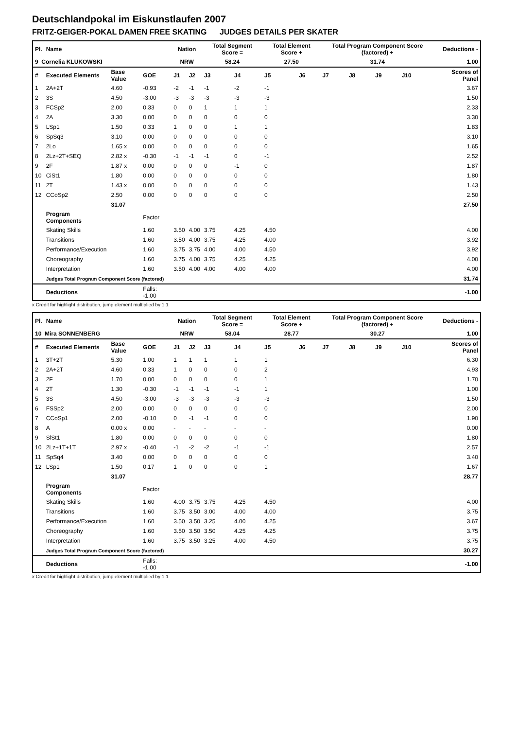Deutschlandpokal im Eiskunstlaufen 2007
FRITZ-GEIGER-POKAL DAMEN FREE SKATING JUDGES DETAILS PER SKATER
| Pl. | Name | | | Nation | | Total Segment Score = | | Total Element Score + | | Total Program Component Score (factored) + | | | | Deductions - |
| --- | --- | --- | --- | --- | --- | --- | --- | --- | --- | --- | --- | --- | --- | --- |
| 9 Cornelia KLUKOWSKI | | | | NRW | | 58.24 | | 27.50 | | 31.74 | | | | 1.00 |
| # | Executed Elements | Base Value | GOE | J1 | J2 | J3 | J4 | J5 | J6 | J7 | J8 | J9 | J10 | Scores of Panel |
| 1 | 2A+2T | 4.60 | -0.93 | -2 | -1 | -1 | -2 | -1 | | | | | | 3.67 |
| 2 | 3S | 4.50 | -3.00 | -3 | -3 | -3 | -3 | -3 | | | | | | 1.50 |
| 3 | FCSp2 | 2.00 | 0.33 | 0 | 0 | 1 | 1 | 1 | | | | | | 2.33 |
| 4 | 2A | 3.30 | 0.00 | 0 | 0 | 0 | 0 | 0 | | | | | | 3.30 |
| 5 | LSp1 | 1.50 | 0.33 | 1 | 0 | 0 | 1 | 1 | | | | | | 1.83 |
| 6 | SpSq3 | 3.10 | 0.00 | 0 | 0 | 0 | 0 | 0 | | | | | | 3.10 |
| 7 | 2Lo | 1.65 x | 0.00 | 0 | 0 | 0 | 0 | 0 | | | | | | 1.65 |
| 8 | 2Lz+2T+SEQ | 2.82 x | -0.30 | -1 | -1 | -1 | 0 | -1 | | | | | | 2.52 |
| 9 | 2F | 1.87 x | 0.00 | 0 | 0 | 0 | -1 | 0 | | | | | | 1.87 |
| 10 | CiSt1 | 1.80 | 0.00 | 0 | 0 | 0 | 0 | 0 | | | | | | 1.80 |
| 11 | 2T | 1.43 x | 0.00 | 0 | 0 | 0 | 0 | 0 | | | | | | 1.43 |
| 12 | CCoSp2 | 2.50 | 0.00 | 0 | 0 | 0 | 0 | 0 | | | | | | 2.50 |
| | | 31.07 | | | | | | | | | | | | 27.50 |
| | Program Components | | Factor | | | | | | | | | | | |
| | Skating Skills | | 1.60 | 3.50 | 4.00 | 3.75 | 4.25 | 4.50 | | | | | | 4.00 |
| | Transitions | | 1.60 | 3.50 | 4.00 | 3.75 | 4.25 | 4.00 | | | | | | 3.92 |
| | Performance/Execution | | 1.60 | 3.75 | 3.75 | 4.00 | 4.00 | 4.50 | | | | | | 3.92 |
| | Choreography | | 1.60 | 3.75 | 4.00 | 3.75 | 4.25 | 4.25 | | | | | | 4.00 |
| | Interpretation | | 1.60 | 3.50 | 4.00 | 4.00 | 4.00 | 4.00 | | | | | | 4.00 |
| | Judges Total Program Component Score (factored) | | | | | | | | | | | | | 31.74 |
| | Deductions | | Falls: -1.00 | | | | | | | | | | | -1.00 |
x Credit for highlight distribution, jump element multiplied by 1.1
| Pl. | Name | | | Nation | | Total Segment Score = | | Total Element Score + | | Total Program Component Score (factored) + | | | | Deductions - |
| --- | --- | --- | --- | --- | --- | --- | --- | --- | --- | --- | --- | --- | --- | --- |
| 10 Mira SONNENBERG | | | | NRW | | 58.04 | | 28.77 | | 30.27 | | | | 1.00 |
| # | Executed Elements | Base Value | GOE | J1 | J2 | J3 | J4 | J5 | J6 | J7 | J8 | J9 | J10 | Scores of Panel |
| 1 | 3T+2T | 5.30 | 1.00 | 1 | 1 | 1 | 1 | 1 | | | | | | 6.30 |
| 2 | 2A+2T | 4.60 | 0.33 | 1 | 0 | 0 | 0 | 2 | | | | | | 4.93 |
| 3 | 2F | 1.70 | 0.00 | 0 | 0 | 0 | 0 | 1 | | | | | | 1.70 |
| 4 | 2T | 1.30 | -0.30 | -1 | -1 | -1 | -1 | 1 | | | | | | 1.00 |
| 5 | 3S | 4.50 | -3.00 | -3 | -3 | -3 | -3 | -3 | | | | | | 1.50 |
| 6 | FSSp2 | 2.00 | 0.00 | 0 | 0 | 0 | 0 | 0 | | | | | | 2.00 |
| 7 | CCoSp1 | 2.00 | -0.10 | 0 | -1 | -1 | 0 | 0 | | | | | | 1.90 |
| 8 | A | 0.00 x | 0.00 | - | - | - | - | - | | | | | | 0.00 |
| 9 | SlSt1 | 1.80 | 0.00 | 0 | 0 | 0 | 0 | 0 | | | | | | 1.80 |
| 10 | 2Lz+1T+1T | 2.97 x | -0.40 | -1 | -2 | -2 | -1 | -1 | | | | | | 2.57 |
| 11 | SpSq4 | 3.40 | 0.00 | 0 | 0 | 0 | 0 | 0 | | | | | | 3.40 |
| 12 | LSp1 | 1.50 | 0.17 | 1 | 0 | 0 | 0 | 1 | | | | | | 1.67 |
| | | 31.07 | | | | | | | | | | | | 28.77 |
| | Program Components | | Factor | | | | | | | | | | | |
| | Skating Skills | | 1.60 | 4.00 | 3.75 | 3.75 | 4.25 | 4.50 | | | | | | 4.00 |
| | Transitions | | 1.60 | 3.75 | 3.50 | 3.00 | 4.00 | 4.00 | | | | | | 3.75 |
| | Performance/Execution | | 1.60 | 3.50 | 3.50 | 3.25 | 4.00 | 4.25 | | | | | | 3.67 |
| | Choreography | | 1.60 | 3.50 | 3.50 | 3.50 | 4.25 | 4.25 | | | | | | 3.75 |
| | Interpretation | | 1.60 | 3.75 | 3.50 | 3.25 | 4.00 | 4.50 | | | | | | 3.75 |
| | Judges Total Program Component Score (factored) | | | | | | | | | | | | | 30.27 |
| | Deductions | | Falls: -1.00 | | | | | | | | | | | -1.00 |
x Credit for highlight distribution, jump element multiplied by 1.1